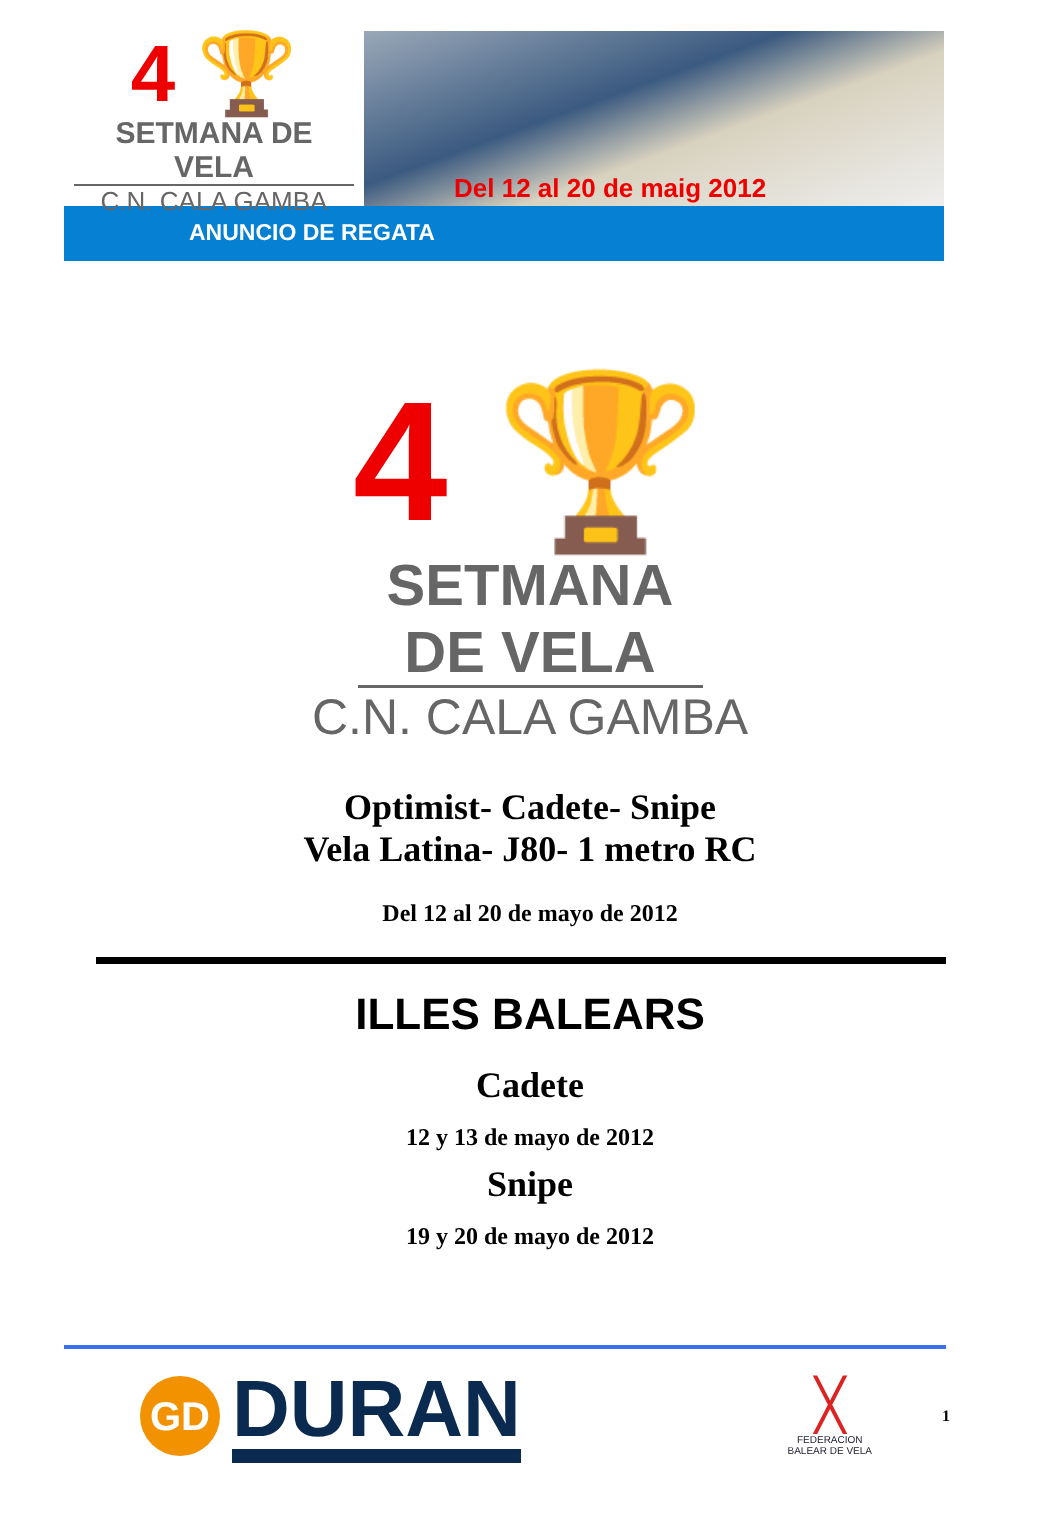4 🏆
SETMANA DE VELA
C.N. CALA GAMBA
Del 12 al 20 de maig 2012
ANUNCIO DE REGATA
4 🏆
SETMANA DE VELA
C.N. CALA GAMBA
Optimist- Cadete- Snipe
Vela Latina- J80- 1 metro RC
Del 12 al 20 de mayo de 2012
ILLES BALEARS
Cadete
12 y 13 de mayo de 2012
Snipe
19 y 20 de mayo de 2012
GD
DURAN
╳
FEDERACION
BALEAR DE VELA
1